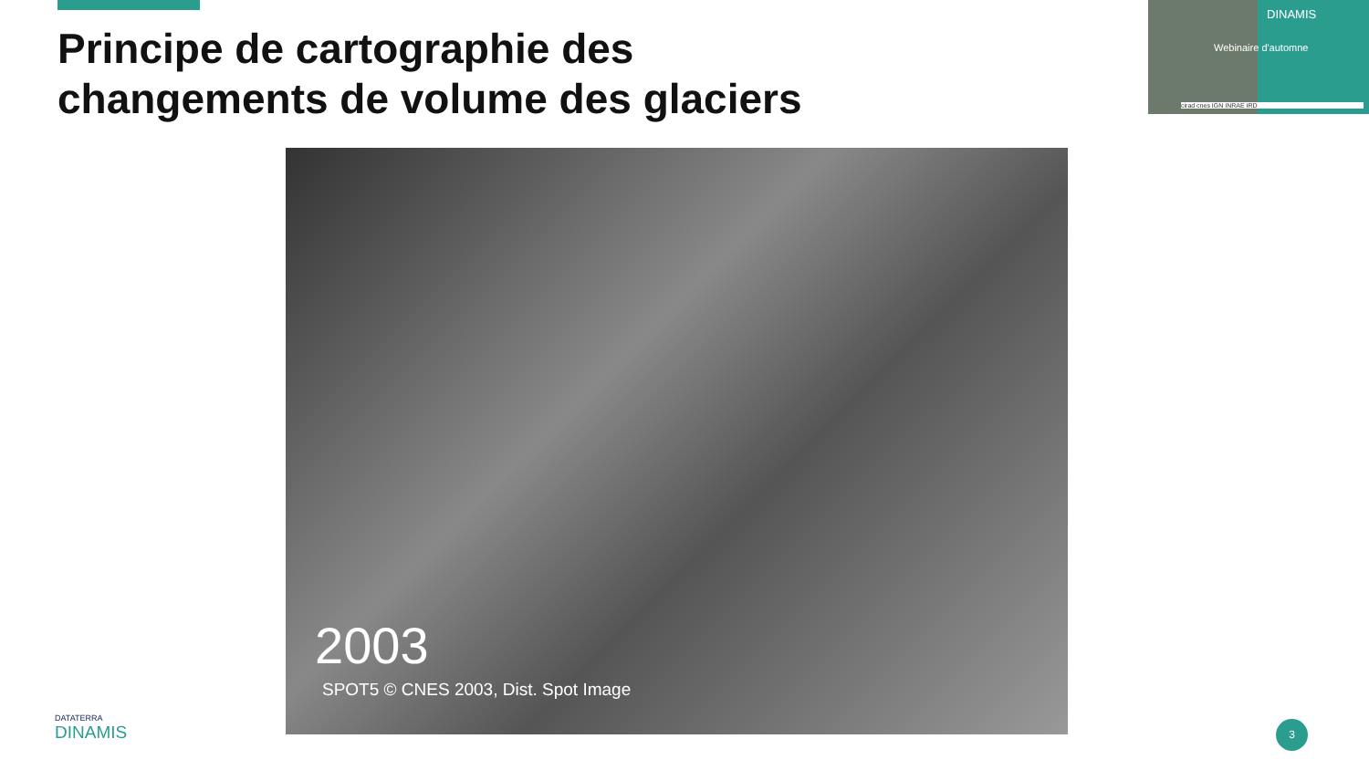Principe de cartographie des changements de volume des glaciers
DINAMIS
Webinaire d'automne
cirad cnes IGN INRAE IRD
2003
SPOT5 © CNES 2003, Dist. Spot Image
DATATERRA
DINAMIS
3